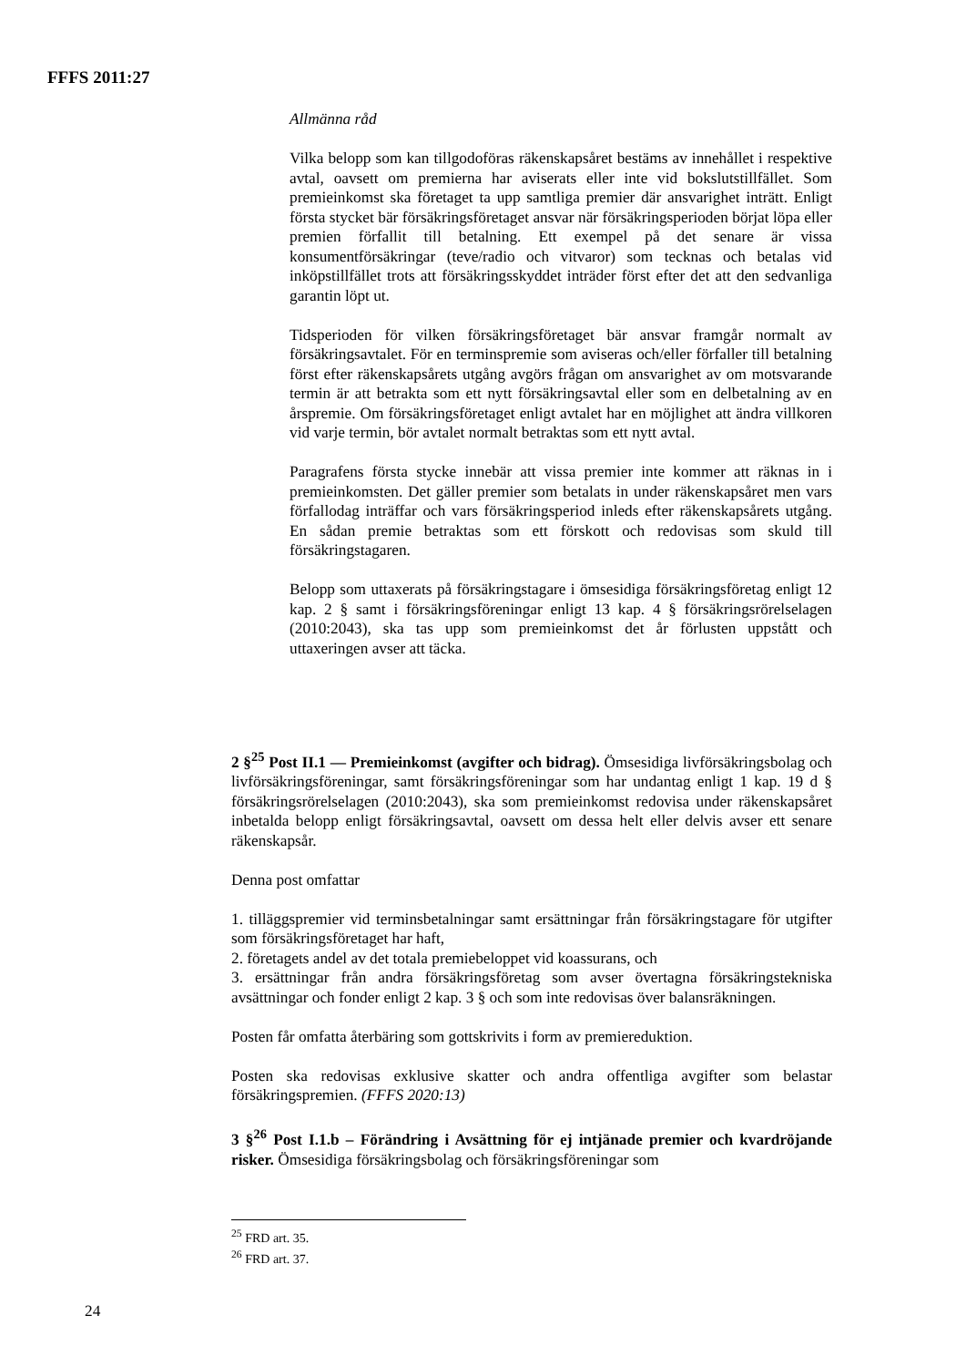FFFS 2011:27
Allmänna råd
Vilka belopp som kan tillgodoföras räkenskapsåret bestäms av innehållet i respektive avtal, oavsett om premierna har aviserats eller inte vid boksluts­tillfället. Som premieinkomst ska företaget ta upp samtliga premier där ansvarighet inträtt. Enligt första stycket bär försäkringsföretaget ansvar när försäkringsperioden börjat löpa eller premien förfallit till betalning. Ett exempel på det senare är vissa konsumentförsäkringar (teve/radio och vitvaror) som tecknas och betalas vid inköpstillfället trots att försäkrings­skyddet inträder först efter det att den sedvanliga garantin löpt ut.
Tidsperioden för vilken försäkringsföretaget bär ansvar framgår normalt av försäkringsavtalet. För en terminspremie som aviseras och/eller förfaller till betalning först efter räkenskapsårets utgång avgörs frågan om ansvarighet av om motsvarande termin är att betrakta som ett nytt försäkringsavtal eller som en delbetalning av en årspremie. Om försäkringsföretaget enligt avtalet har en möjlighet att ändra villkoren vid varje termin, bör avtalet normalt betraktas som ett nytt avtal.
Paragrafens första stycke innebär att vissa premier inte kommer att räknas in i premieinkomsten. Det gäller premier som betalats in under räkenskapsåret men vars förfallodag inträffar och vars försäkringsperiod inleds efter räkenskapsårets utgång. En sådan premie betraktas som ett förskott och redovisas som skuld till försäkringstagaren.
Belopp som uttaxerats på försäkringstagare i ömsesidiga försäkringsföretag enligt 12 kap. 2 § samt i försäkringsföreningar enligt 13 kap. 4 § försäkringsrörelselagen (2010:2043), ska tas upp som premieinkomst det år förlusten uppstått och uttaxeringen avser att täcka.
2 §<sup>25</sup> Post II.1 — Premieinkomst (avgifter och bidrag). Ömsesidiga livförsäkringsbolag och livförsäkringsföreningar, samt försäkringsföreningar som har undantag enligt 1 kap. 19 d § försäkringsrörelselagen (2010:2043), ska som premieinkomst redovisa under räkenskapsåret inbetalda belopp enligt försäkringsavtal, oavsett om dessa helt eller delvis avser ett senare räkenskapsår.
Denna post omfattar
1. tilläggspremier vid terminsbetalningar samt ersättningar från försäkringstagare för utgifter som försäkringsföretaget har haft,
2. företagets andel av det totala premiebeloppet vid koassurans, och
3. ersättningar från andra försäkringsföretag som avser övertagna försäkrings­tekniska avsättningar och fonder enligt 2 kap. 3 § och som inte redovisas över balansräkningen.
Posten får omfatta återbäring som gottskrivits i form av premiereduktion.
Posten ska redovisas exklusive skatter och andra offentliga avgifter som belastar försäkringspremien. (FFFS 2020:13)
3 §<sup>26</sup> Post I.1.b – Förändring i Avsättning för ej intjänade premier och kvar­dröjande risker. Ömsesidiga försäkringsbolag och försäkringsföreningar som
<sup>25</sup> FRD art. 35.
<sup>26</sup> FRD art. 37.
24